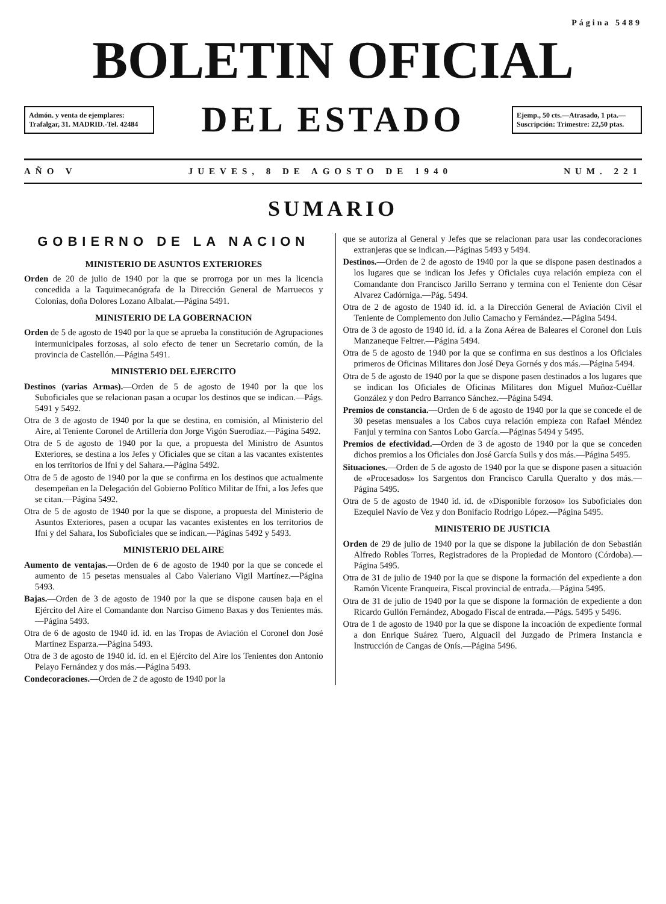Página 5489
BOLETIN OFICIAL
Admón. y venta de ejemplares: Trafalgar, 31. MADRID.-Tel. 42484
DEL ESTADO
Ejemp., 50 cts.—Atrasado, 1 pta.—Suscripción: Trimestre: 22,50 ptas.
AÑO V JUEVES, 8 DE AGOSTO DE 1940 NUM. 221
SUMARIO
GOBIERNO DE LA NACION
MINISTERIO DE ASUNTOS EXTERIORES
Orden de 20 de julio de 1940 por la que se prorroga por un mes la licencia concedida a la Taquimecanógrafa de la Dirección General de Marruecos y Colonias, doña Dolores Lozano Albalat.—Página 5491.
MINISTERIO DE LA GOBERNACION
Orden de 5 de agosto de 1940 por la que se aprueba la constitución de Agrupaciones intermunicipales forzosas, al solo efecto de tener un Secretario común, de la provincia de Castellón.—Página 5491.
MINISTERIO DEL EJERCITO
Destinos (varias Armas).—Orden de 5 de agosto de 1940 por la que los Suboficiales que se relacionan pasan a ocupar los destinos que se indican.—Págs. 5491 y 5492.
Otra de 3 de agosto de 1940 por la que se destina, en comisión, al Ministerio del Aire, al Teniente Coronel de Artillería don Jorge Vigón Suerodíaz.—Página 5492.
Otra de 5 de agosto de 1940 por la que, a propuesta del Ministro de Asuntos Exteriores, se destina a los Jefes y Oficiales que se citan a las vacantes existentes en los territorios de Ifni y del Sahara.—Página 5492.
Otra de 5 de agosto de 1940 por la que se confirma en los destinos que actualmente desempeñan en la Delegación del Gobierno Político Militar de Ifni, a los Jefes que se citan.—Página 5492.
Otra de 5 de agosto de 1940 por la que se dispone, a propuesta del Ministerio de Asuntos Exteriores, pasen a ocupar las vacantes existentes en los territorios de Ifni y del Sahara, los Suboficiales que se indican.—Páginas 5492 y 5493.
MINISTERIO DEL AIRE
Aumento de ventajas.—Orden de 6 de agosto de 1940 por la que se concede el aumento de 15 pesetas mensuales al Cabo Valeriano Vigil Martínez.—Página 5493.
Bajas.—Orden de 3 de agosto de 1940 por la que se dispone causen baja en el Ejército del Aire el Comandante don Narciso Gimeno Baxas y dos Tenientes más.—Página 5493.
Otra de 6 de agosto de 1940 íd. íd. en las Tropas de Aviación el Coronel don José Martínez Esparza.—Página 5493.
Otra de 3 de agosto de 1940 íd. íd. en el Ejército del Aire los Tenientes don Antonio Pelayo Fernández y dos más.—Página 5493.
Condecoraciones.—Orden de 2 de agosto de 1940 por la
que se autoriza al General y Jefes que se relacionan para usar las condecoraciones extranjeras que se indican.—Páginas 5493 y 5494.
Destinos.—Orden de 2 de agosto de 1940 por la que se dispone pasen destinados a los lugares que se indican los Jefes y Oficiales cuya relación empieza con el Comandante don Francisco Jarillo Serrano y termina con el Teniente don César Alvarez Cadórniga.—Pág. 5494.
Otra de 2 de agosto de 1940 íd. íd. a la Dirección General de Aviación Civil el Teniente de Complemento don Julio Camacho y Fernández.—Página 5494.
Otra de 3 de agosto de 1940 íd. íd. a la Zona Aérea de Baleares el Coronel don Luis Manzaneque Feltrer.—Página 5494.
Otra de 5 de agosto de 1940 por la que se confirma en sus destinos a los Oficiales primeros de Oficinas Militares don José Deya Gornés y dos más.—Página 5494.
Otra de 5 de agosto de 1940 por la que se dispone pasen destinados a los lugares que se indican los Oficiales de Oficinas Militares don Miguel Muñoz-Cuéllar González y don Pedro Barranco Sánchez.—Página 5494.
Premios de constancia.—Orden de 6 de agosto de 1940 por la que se concede el de 30 pesetas mensuales a los Cabos cuya relación empieza con Rafael Méndez Fanjul y termina con Santos Lobo García.—Páginas 5494 y 5495.
Premios de efectividad.—Orden de 3 de agosto de 1940 por la que se conceden dichos premios a los Oficiales don José García Suils y dos más.—Página 5495.
Situaciones.—Orden de 5 de agosto de 1940 por la que se dispone pasen a situación de «Procesados» los Sargentos don Francisco Carulla Queralto y dos más.—Página 5495.
Otra de 5 de agosto de 1940 íd. íd. de «Disponible forzoso» los Suboficiales don Ezequiel Navío de Vez y don Bonifacio Rodrigo López.—Página 5495.
MINISTERIO DE JUSTICIA
Orden de 29 de julio de 1940 por la que se dispone la jubilación de don Sebastián Alfredo Robles Torres, Registradores de la Propiedad de Montoro (Córdoba).—Página 5495.
Otra de 31 de julio de 1940 por la que se dispone la formación del expediente a don Ramón Vicente Franqueira, Fiscal provincial de entrada.—Página 5495.
Otra de 31 de julio de 1940 por la que se dispone la formación de expediente a don Ricardo Gullón Fernández, Abogado Fiscal de entrada.—Págs. 5495 y 5496.
Otra de 1 de agosto de 1940 por la que se dispone la incoación de expediente formal a don Enrique Suárez Tuero, Alguacil del Juzgado de Primera Instancia e Instrucción de Cangas de Onís.—Página 5496.